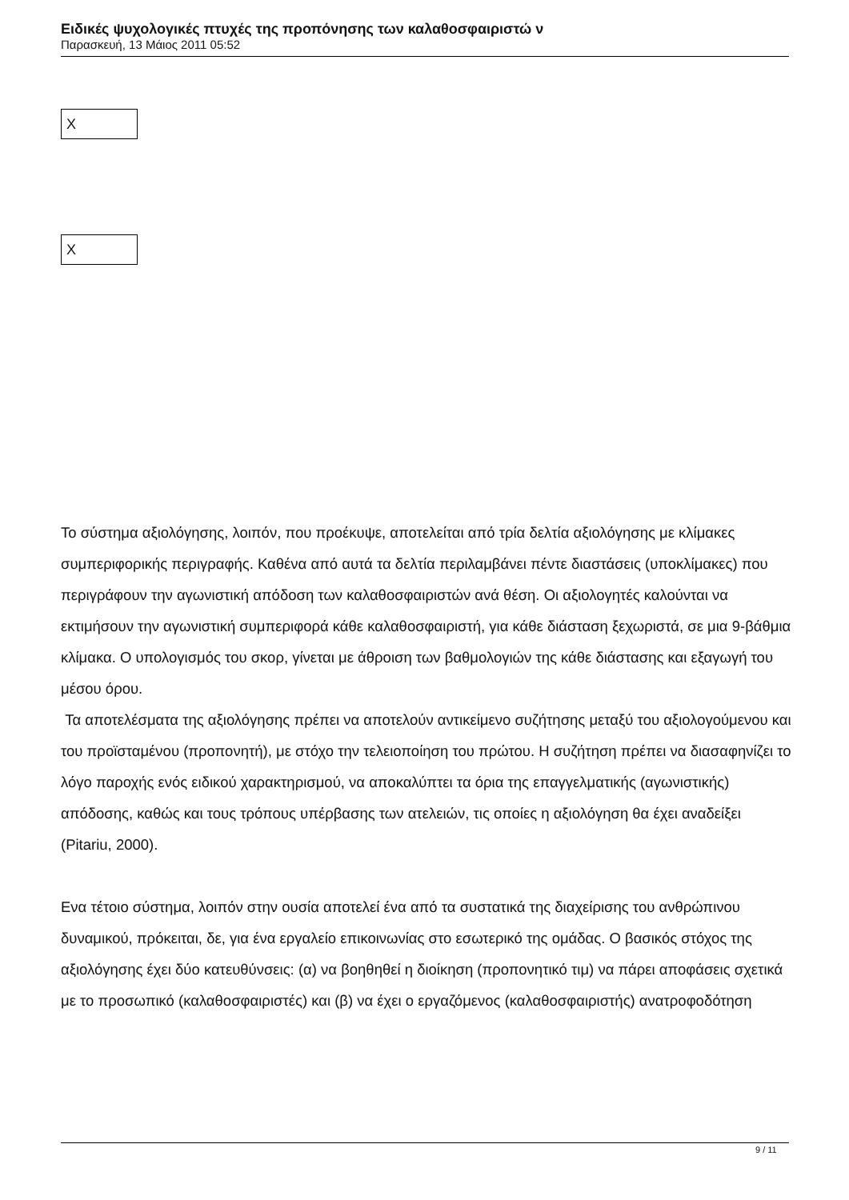Ειδικές ψυχολογικές πτυχές της προπόνησης των καλαθοσφαιριστώ ν
Παρασκευή, 13 Μάιος 2011 05:52
X
X
Το σύστημα αξιολόγησης, λοιπόν, που προέκυψε, αποτελείται από τρία δελτία αξιολόγησης με κλίμακες συμπεριφορικής περιγραφής. Καθένα από αυτά τα δελτία περιλαμβάνει πέντε διαστάσεις (υποκλίμακες) που περιγράφουν την αγωνιστική απόδοση των καλαθοσφαιριστών ανά θέση. Οι αξιολογητές καλούνται να εκτιμήσουν την αγωνιστική συμπεριφορά κάθε καλαθοσφαιριστή, για κάθε διάσταση ξεχωριστά, σε μια 9-βάθμια κλίμακα. Ο υπολογισμός του σκορ, γίνεται με άθροιση των βαθμολογιών της κάθε διάστασης και εξαγωγή του μέσου όρου.
Τα αποτελέσματα της αξιολόγησης πρέπει να αποτελούν αντικείμενο συζήτησης μεταξύ του αξιολογούμενου και του προϊσταμένου (προπονητή), με στόχο την τελειοποίηση του πρώτου. Η συζήτηση πρέπει να διασαφηνίζει το λόγο παροχής ενός ειδικού χαρακτηρισμού, να αποκαλύπτει τα όρια της επαγγελματικής (αγωνιστικής) απόδοσης, καθώς και τους τρόπους υπέρβασης των ατελειών, τις οποίες η αξιολόγηση θα έχει αναδείξει (Pitariu, 2000).
Ενα τέτοιο σύστημα, λοιπόν στην ουσία αποτελεί ένα από τα συστατικά της διαχείρισης του ανθρώπινου δυναμικού, πρόκειται, δε, για ένα εργαλείο επικοινωνίας στο εσωτερικό της ομάδας. Ο βασικός στόχος της αξιολόγησης έχει δύο κατευθύνσεις: (α) να βοηθηθεί η διοίκηση (προπονητικό τιμ) να πάρει αποφάσεις σχετικά με το προσωπικό (καλαθοσφαιριστές) και (β) να έχει ο εργαζόμενος (καλαθοσφαιριστής) ανατροφοδότηση
9 / 11